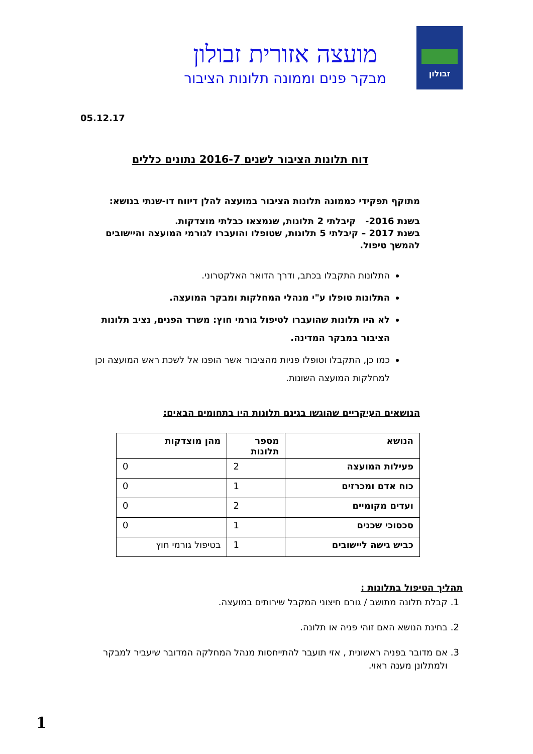זבולון
מועצה אזורית זבולון
מבקר פנים וממונה תלונות הציבור
05.12.17
דוח תלונות הציבור לשנים 2016-7 נתונים כללים
מתוקף תפקידי כממונה תלונות הציבור במועצה להלן דיווח דו-שנתי בנושא:
בשנת 2016- קיבלתי 2 תלונות, שנמצאו כבלתי מוצדקות.
בשנת 2017 – קיבלתי 5 תלונות, שטופלו והועברו לגורמי המועצה והיישובים להמשך טיפול.
התלונות התקבלו בכתב, ודרך הדואר האלקטרוני.
התלונות טופלו ע"י מנהלי המחלקות ומבקר המועצה.
לא היו תלונות שהועברו לטיפול גורמי חוץ: משרד הפנים, נציב תלונות הציבור במבקר המדינה.
כמו כן, התקבלו וטופלו פניות מהציבור אשר הופנו אל לשכת ראש המועצה וכן למחלקות המועצה השונות.
הנושאים העיקריים שהוגשו בגינם תלונות היו בתחומים הבאים:
| הנושא | מספר תלונות | מהן מוצדקות |
| --- | --- | --- |
| פעילות המועצה | 2 | 0 |
| כוח אדם ומכרזים | 1 | 0 |
| ועדים מקומיים | 2 | 0 |
| סכסוכי שכנים | 1 | 0 |
| כביש גישה ליישובים | 1 | בטיפול גורמי חוץ |
תהליך הטיפול בתלונות :
1. קבלת תלונה מתושב / גורם חיצוני המקבל שירותים במועצה.
2. בחינת הנושא האם זוהי פניה או תלונה.
3. אם מדובר בפניה ראשונית , אזי תועבר להתייחסות מנהל המחלקה המדובר שיעביר למבקר ולמתלונן מענה ראוי.
1